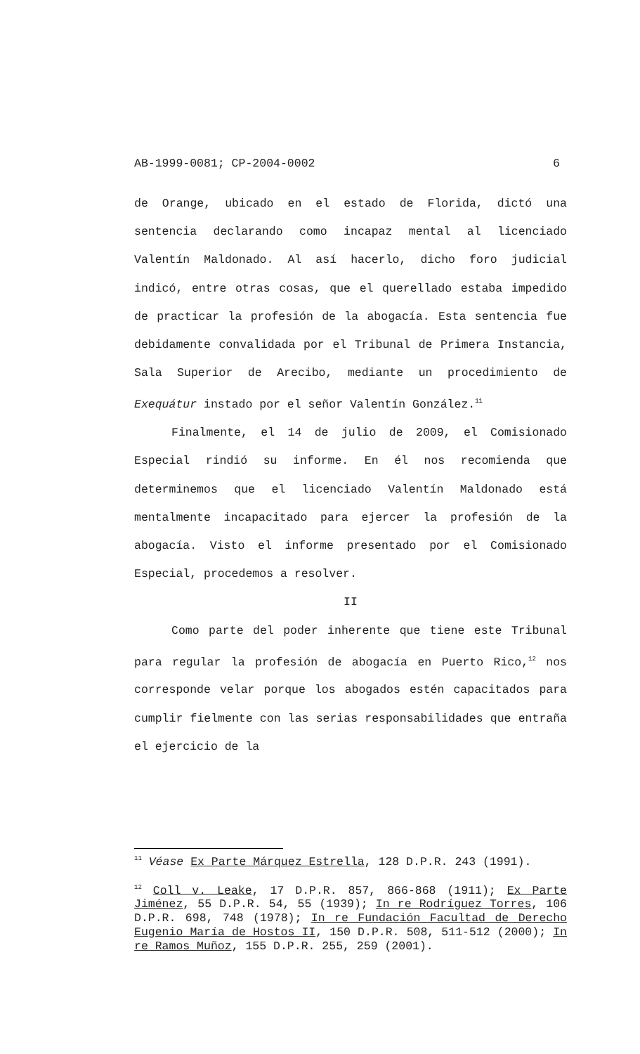AB-1999-0081; CP-2004-0002 6
de Orange, ubicado en el estado de Florida, dictó una sentencia declarando como incapaz mental al licenciado Valentín Maldonado. Al así hacerlo, dicho foro judicial indicó, entre otras cosas, que el querellado estaba impedido de practicar la profesión de la abogacía. Esta sentencia fue debidamente convalidada por el Tribunal de Primera Instancia, Sala Superior de Arecibo, mediante un procedimiento de Exequátur instado por el señor Valentín González.<sup>11</sup>
Finalmente, el 14 de julio de 2009, el Comisionado Especial rindió su informe. En él nos recomienda que determinemos que el licenciado Valentín Maldonado está mentalmente incapacitado para ejercer la profesión de la abogacía. Visto el informe presentado por el Comisionado Especial, procedemos a resolver.
II
Como parte del poder inherente que tiene este Tribunal para regular la profesión de abogacía en Puerto Rico,<sup>12</sup> nos corresponde velar porque los abogados estén capacitados para cumplir fielmente con las serias responsabilidades que entraña el ejercicio de la
<sup>11</sup> Véase Ex Parte Márquez Estrella, 128 D.P.R. 243 (1991).
<sup>12</sup> Coll v. Leake, 17 D.P.R. 857, 866-868 (1911); Ex Parte Jiménez, 55 D.P.R. 54, 55 (1939); In re Rodríguez Torres, 106 D.P.R. 698, 748 (1978); In re Fundación Facultad de Derecho Eugenio María de Hostos II, 150 D.P.R. 508, 511-512 (2000); In re Ramos Muñoz, 155 D.P.R. 255, 259 (2001).